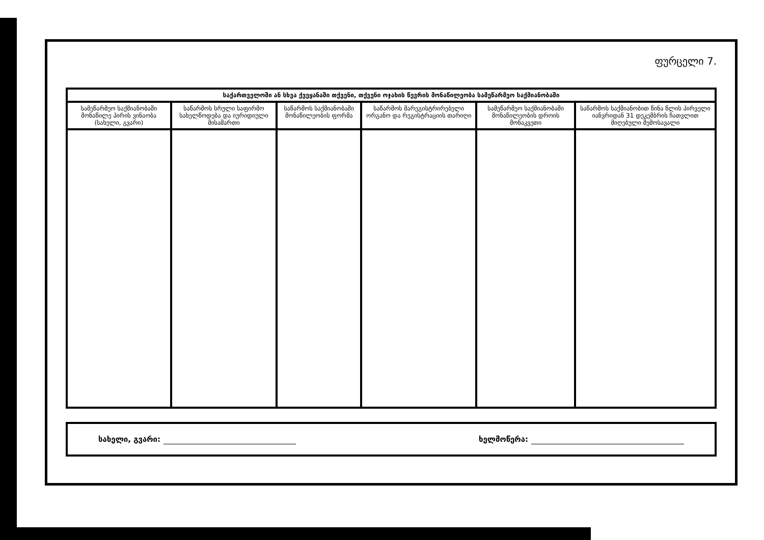ფურცელი 7.
| საქართველოში ან სხვა ქვეყანაში თქვენი, თქვენი ოჯახის წევრის მონაწილეობა სამეწარმეო საქმიანობაში | | | | | |
| --- | --- | --- | --- | --- | --- |
| სამეწარმეო საქმიანობაში მონაწილე პირის ვინაობა (სახელი, გვარი) | საწარმოს სრული საფირმო სახელწოდება და იურიდიული მისამართი | საწარმოს საქმიანობაში მონაწილეობის ფორმა | საწარმოს მარეგისტრირებელი ორგანო და რეგისტრაციის თარიღი | სამეწარმეო საქმიანობაში მონაწილეობის დროის მონაკვეთი | საწარმოს საქმიანობით წინა წლის პირველი იანვრიდან 31 დეკემბრის ჩათვლით მიღებული შემოსავალი |
სახელი, გვარი: ხელმოწერა: